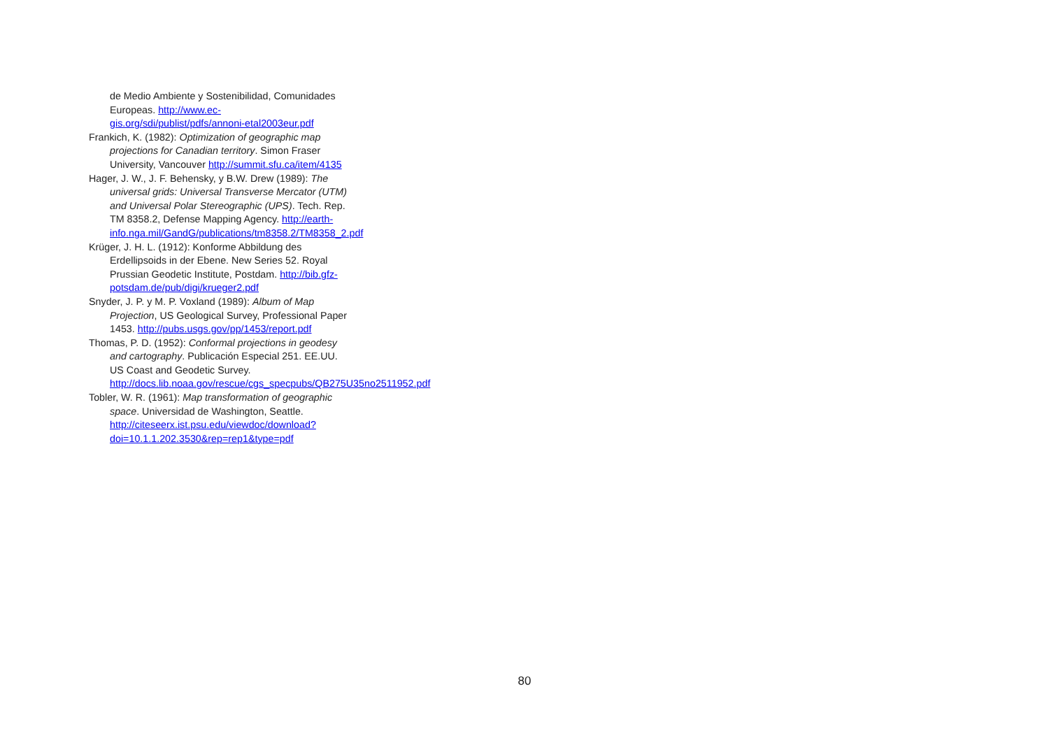de Medio Ambiente y Sostenibilidad, Comunidades Europeas. http://www.ec-gis.org/sdi/publist/pdfs/annoni-etal2003eur.pdf
Frankich, K. (1982): Optimization of geographic map projections for Canadian territory. Simon Fraser University, Vancouver http://summit.sfu.ca/item/4135
Hager, J. W., J. F. Behensky, y B.W. Drew (1989): The universal grids: Universal Transverse Mercator (UTM) and Universal Polar Stereographic (UPS). Tech. Rep. TM 8358.2, Defense Mapping Agency. http://earth-info.nga.mil/GandG/publications/tm8358.2/TM8358_2.pdf
Krüger, J. H. L. (1912): Konforme Abbildung des Erdellipsoids in der Ebene. New Series 52. Royal Prussian Geodetic Institute, Postdam. http://bib.gfz-potsdam.de/pub/digi/krueger2.pdf
Snyder, J. P. y M. P. Voxland (1989): Album of Map Projection, US Geological Survey, Professional Paper 1453. http://pubs.usgs.gov/pp/1453/report.pdf
Thomas, P. D. (1952): Conformal projections in geodesy and cartography. Publicación Especial 251. EE.UU. US Coast and Geodetic Survey. http://docs.lib.noaa.gov/rescue/cgs_specpubs/QB275U35no2511952.pdf
Tobler, W. R. (1961): Map transformation of geographic space. Universidad de Washington, Seattle. http://citeseerx.ist.psu.edu/viewdoc/download?doi=10.1.1.202.3530&rep=rep1&type=pdf
80